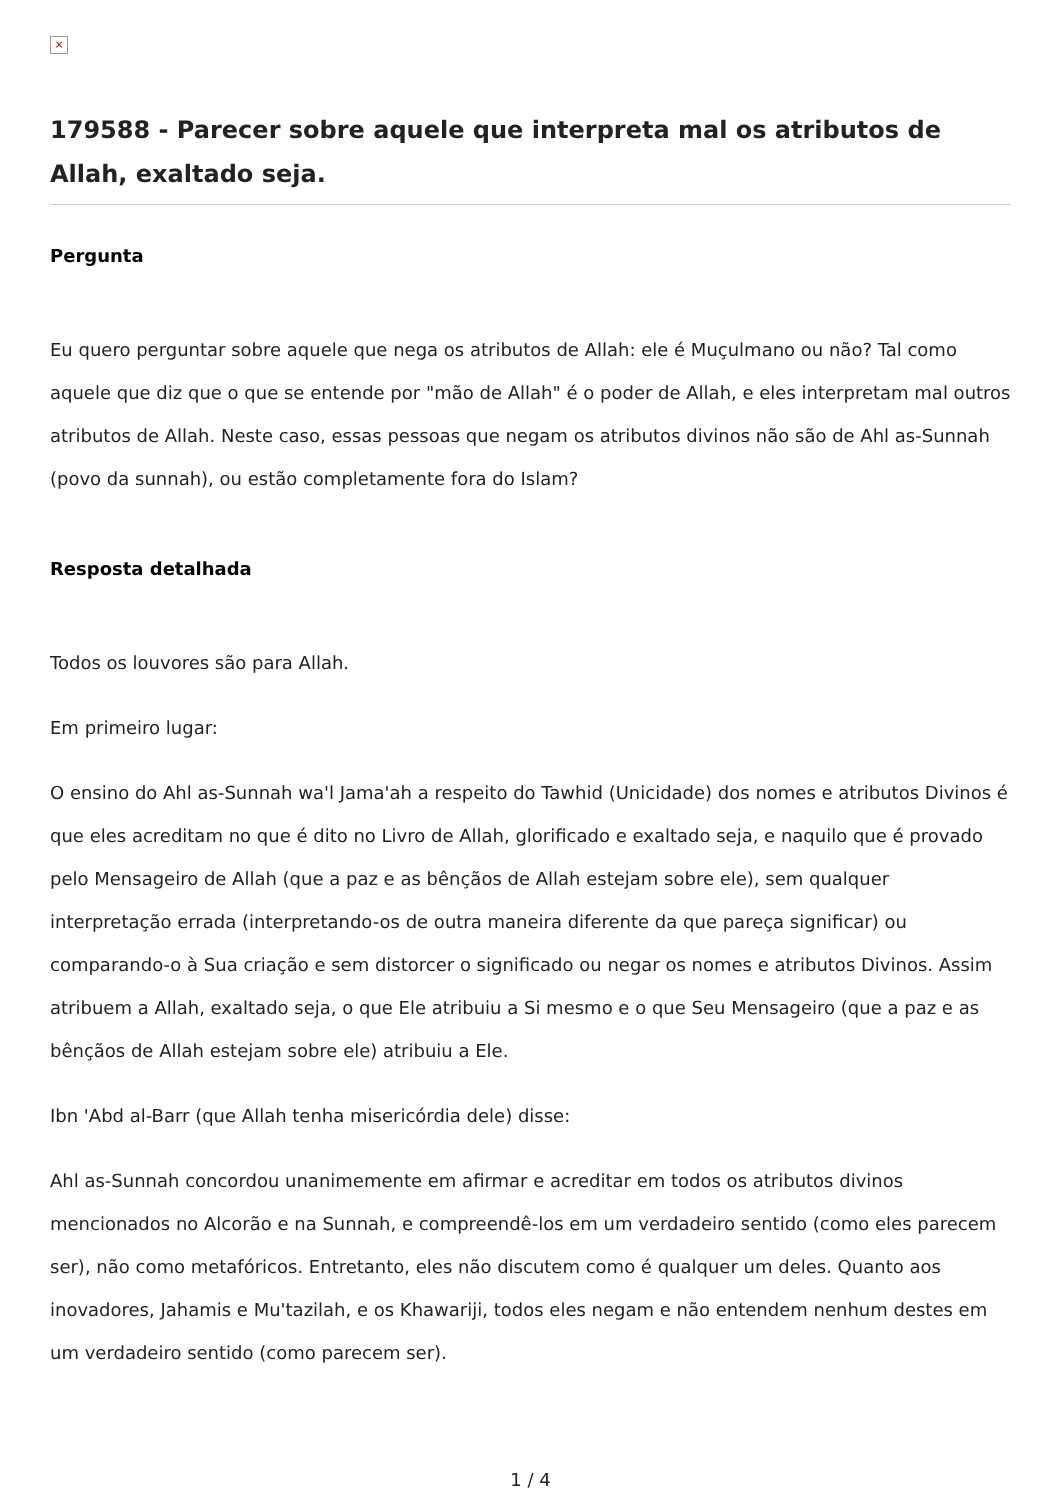×
179588 - Parecer sobre aquele que interpreta mal os atributos de Allah, exaltado seja.
Pergunta
Eu quero perguntar sobre aquele que nega os atributos de Allah: ele é Muçulmano ou não? Tal como aquele que diz que o que se entende por "mão de Allah" é o poder de Allah, e eles interpretam mal outros atributos de Allah. Neste caso, essas pessoas que negam os atributos divinos não são de Ahl as-Sunnah (povo da sunnah), ou estão completamente fora do Islam?
Resposta detalhada
Todos os louvores são para Allah.
Em primeiro lugar:
O ensino do Ahl as-Sunnah wa'l Jama'ah a respeito do Tawhid (Unicidade) dos nomes e atributos Divinos é que eles acreditam no que é dito no Livro de Allah, glorificado e exaltado seja, e naquilo que é provado pelo Mensageiro de Allah (que a paz e as bênçãos de Allah estejam sobre ele), sem qualquer interpretação errada (interpretando-os de outra maneira diferente da que pareça significar) ou comparando-o à Sua criação e sem distorcer o significado ou negar os nomes e atributos Divinos. Assim atribuem a Allah, exaltado seja, o que Ele atribuiu a Si mesmo e o que Seu Mensageiro (que a paz e as bênçãos de Allah estejam sobre ele) atribuiu a Ele.
Ibn 'Abd al-Barr (que Allah tenha misericórdia dele) disse:
Ahl as-Sunnah concordou unanimemente em afirmar e acreditar em todos os atributos divinos mencionados no Alcorão e na Sunnah, e compreendê-los em um verdadeiro sentido (como eles parecem ser), não como metafóricos. Entretanto, eles não discutem como é qualquer um deles. Quanto aos inovadores, Jahamis e Mu'tazilah, e os Khawariji, todos eles negam e não entendem nenhum destes em um verdadeiro sentido (como parecem ser).
1 / 4